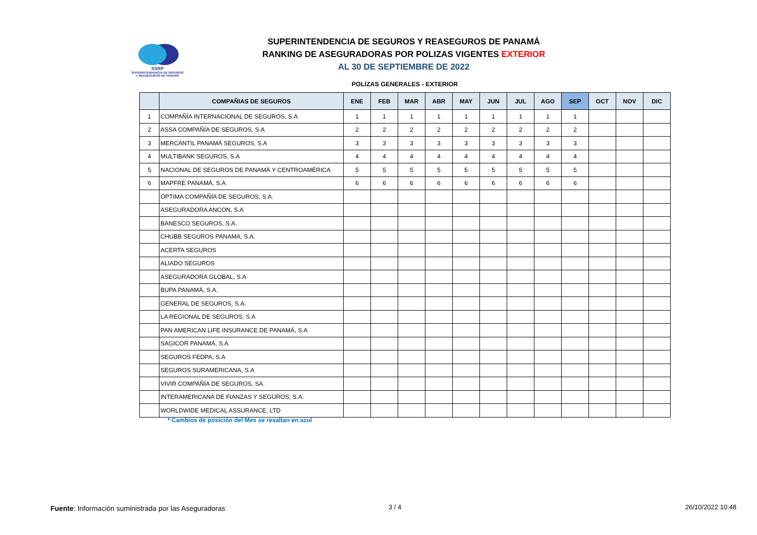SSRP
SUPERINTENDENCIA DE SEGUROS
Y REASEGUROS DE PANAMÁ
SUPERINTENDENCIA DE SEGUROS Y REASEGUROS DE PANAMÁ
RANKING DE ASEGURADORAS POR POLIZAS VIGENTES EXTERIOR
AL 30 DE SEPTIEMBRE DE 2022
POLIZAS GENERALES - EXTERIOR
| | COMPAÑIAS DE SEGUROS | ENE | FEB | MAR | ABR | MAY | JUN | JUL | AGO | SEP | OCT | NOV | DIC |
| --- | --- | --- | --- | --- | --- | --- | --- | --- | --- | --- | --- | --- | --- |
| 1 | COMPAÑÍA INTERNACIONAL DE SEGUROS, S.A | 1 | 1 | 1 | 1 | 1 | 1 | 1 | 1 | 1 | | | |
| 2 | ASSA COMPAÑÍA DE SEGUROS, S.A | 2 | 2 | 2 | 2 | 2 | 2 | 2 | 2 | 2 | | | |
| 3 | MERCANTIL PANAMÁ SEGUROS, S.A | 3 | 3 | 3 | 3 | 3 | 3 | 3 | 3 | 3 | | | |
| 4 | MULTIBANK SEGUROS, S.A | 4 | 4 | 4 | 4 | 4 | 4 | 4 | 4 | 4 | | | |
| 5 | NACIONAL DE SEGUROS DE PANAMÁ Y CENTROAMÉRICA | 5 | 5 | 5 | 5 | 5 | 5 | 5 | 5 | 5 | | | |
| 6 | MAPFRE PANAMÁ, S.A | 6 | 6 | 6 | 6 | 6 | 6 | 6 | 6 | 6 | | | |
| | ÓPTIMA COMPAÑÍA DE SEGUROS, S.A. | | | | | | | | | | | | |
| | ASEGURADORA ANCON, S.A | | | | | | | | | | | | |
| | BANESCO SEGUROS, S.A. | | | | | | | | | | | | |
| | CHUBB SEGUROS PANAMA, S.A. | | | | | | | | | | | | |
| | ACERTA SEGUROS | | | | | | | | | | | | |
| | ALIADO SEGUROS | | | | | | | | | | | | |
| | ASEGURADORA GLOBAL, S.A | | | | | | | | | | | | |
| | BUPA PANAMÁ, S.A. | | | | | | | | | | | | |
| | GENERAL DE SEGUROS, S.A. | | | | | | | | | | | | |
| | LA REGIONAL DE SEGUROS, S.A | | | | | | | | | | | | |
| | PAN AMERICAN LIFE INSURANCE DE PANAMÁ, S.A | | | | | | | | | | | | |
| | SAGICOR PANAMÁ, S.A | | | | | | | | | | | | |
| | SEGUROS FEDPA, S.A | | | | | | | | | | | | |
| | SEGUROS SURAMERICANA, S.A | | | | | | | | | | | | |
| | VIVIR COMPAÑÍA DE SEGUROS, SA. | | | | | | | | | | | | |
| | INTERAMERICANA DE FIANZAS Y SEGUROS, S.A. | | | | | | | | | | | | |
| | WORLDWIDE MEDICAL ASSURANCE, LTD | | | | | | | | | | | | |
* Cambios de posición del Mes se resaltan en azul
Fuente: Información suministrada por las Aseguradoras
3 / 4 26/10/2022 10:48